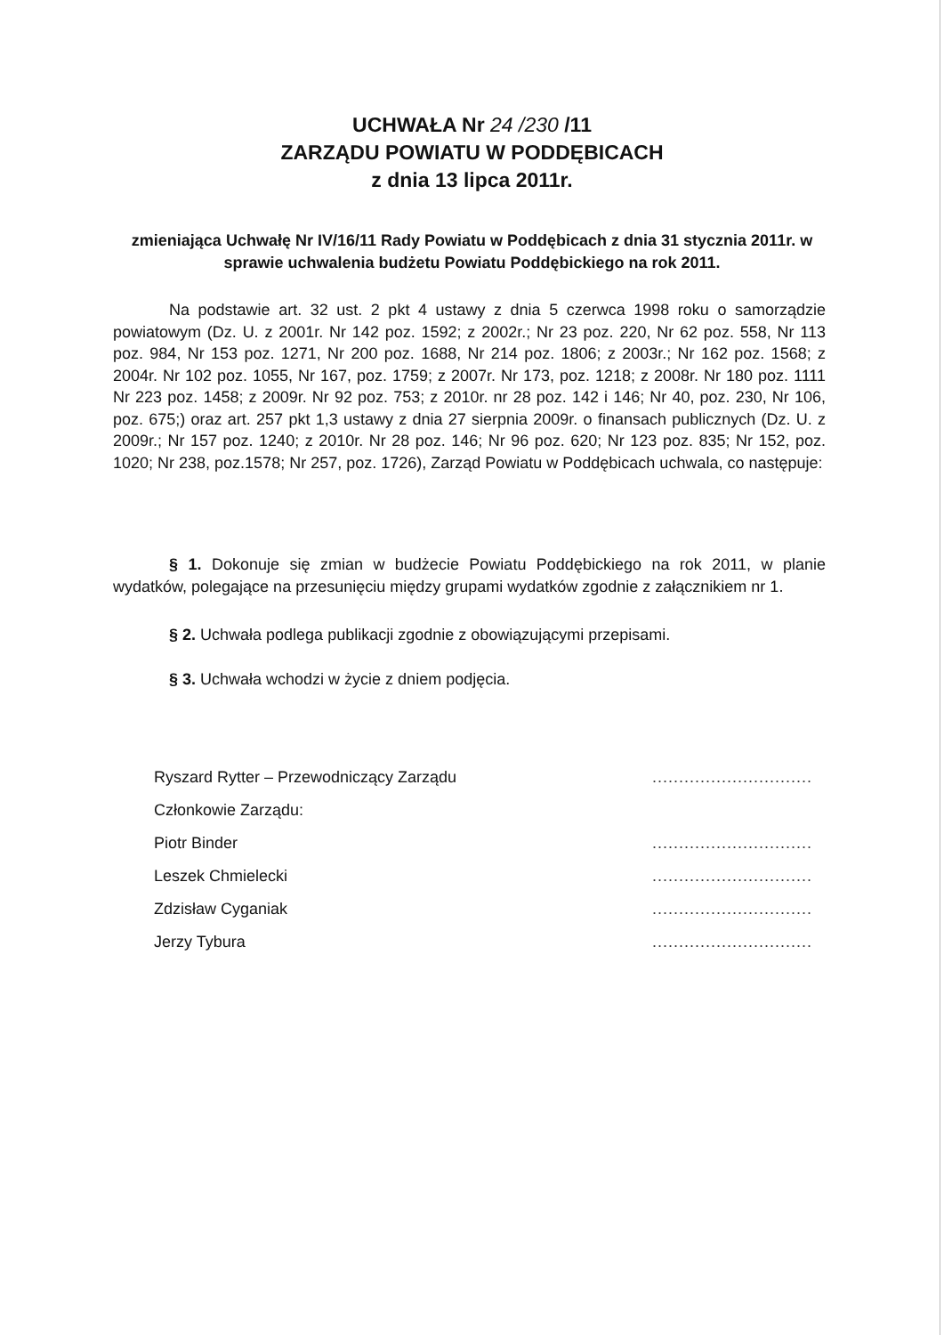UCHWAŁA Nr 24 /230 /11
ZARZĄDU POWIATU W PODDĘBICACH
z dnia 13 lipca 2011r.
zmieniająca Uchwałę Nr IV/16/11 Rady Powiatu w Poddębicach z dnia 31 stycznia 2011r. w sprawie uchwalenia budżetu Powiatu Poddębickiego na rok 2011.
Na podstawie art. 32 ust. 2 pkt 4 ustawy z dnia 5 czerwca 1998 roku o samorządzie powiatowym (Dz. U. z 2001r. Nr 142 poz. 1592; z 2002r.; Nr 23 poz. 220, Nr 62 poz. 558, Nr 113 poz. 984, Nr 153 poz. 1271, Nr 200 poz. 1688, Nr 214 poz. 1806; z 2003r.; Nr 162 poz. 1568; z 2004r. Nr 102 poz. 1055, Nr 167, poz. 1759; z 2007r. Nr 173, poz. 1218; z 2008r. Nr 180 poz. 1111 Nr 223 poz. 1458; z 2009r. Nr 92 poz. 753; z 2010r. nr 28 poz. 142 i 146; Nr 40, poz. 230, Nr 106, poz. 675;) oraz art. 257 pkt 1,3 ustawy z dnia 27 sierpnia 2009r. o finansach publicznych (Dz. U. z 2009r.; Nr 157 poz. 1240; z 2010r. Nr 28 poz. 146; Nr 96 poz. 620; Nr 123 poz. 835; Nr 152, poz. 1020; Nr 238, poz.1578; Nr 257, poz. 1726), Zarząd Powiatu w Poddębicach uchwala, co następuje:
§ 1. Dokonuje się zmian w budżecie Powiatu Poddębickiego na rok 2011, w planie wydatków, polegające na przesunięciu między grupami wydatków zgodnie z załącznikiem nr 1.
§ 2. Uchwała podlega publikacji zgodnie z obowiązującymi przepisami.
§ 3. Uchwała wchodzi w życie z dniem podjęcia.
Ryszard Rytter – Przewodniczący Zarządu
Członkowie Zarządu:
Piotr Binder
Leszek Chmielecki
Zdzisław Cyganiak
Jerzy Tybura
..............................
..............................
..............................
..............................
..............................